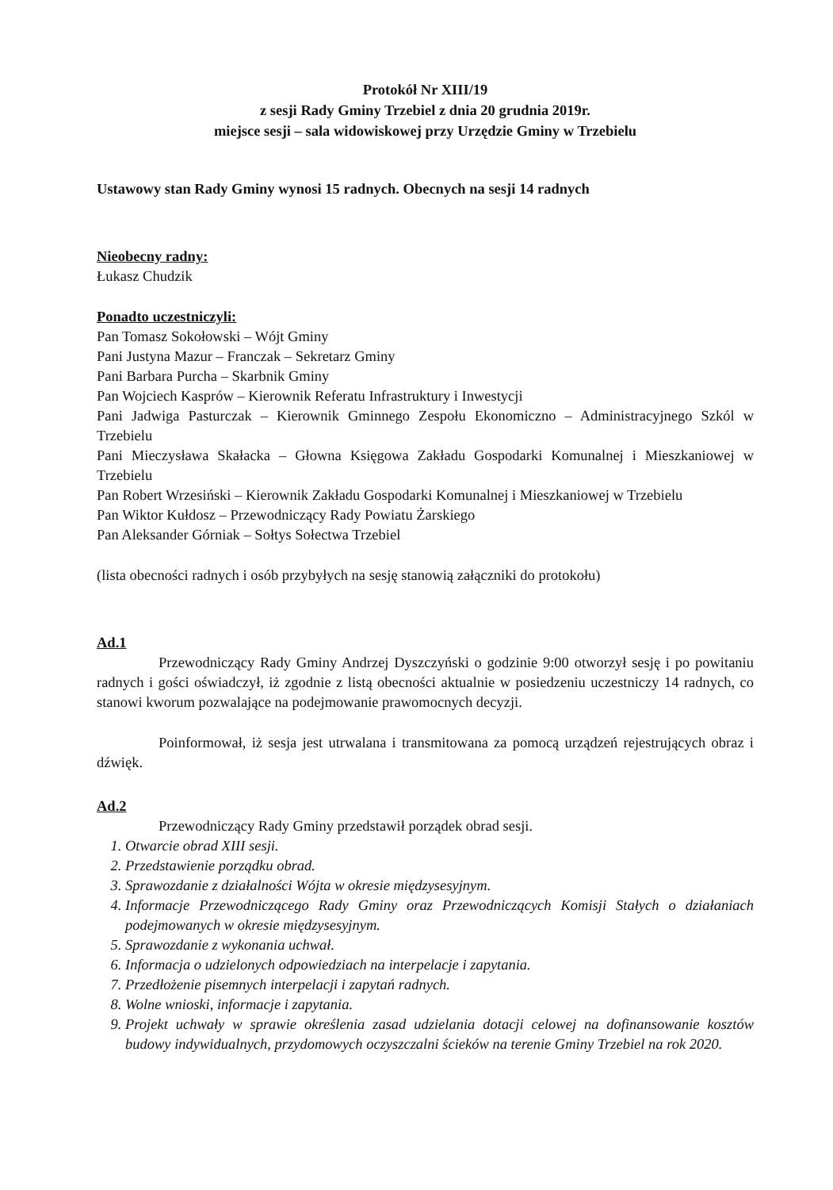Protokół Nr XIII/19
z sesji Rady Gminy Trzebiel z dnia 20 grudnia 2019r.
miejsce sesji – sala widowiskowej przy Urzędzie Gminy w Trzebielu
Ustawowy stan Rady Gminy wynosi 15 radnych. Obecnych na sesji 14 radnych
Nieobecny radny:
Łukasz Chudzik
Ponadto uczestniczyli:
Pan Tomasz Sokołowski – Wójt Gminy
Pani Justyna Mazur – Franczak – Sekretarz Gminy
Pani Barbara Purcha – Skarbnik Gminy
Pan Wojciech Kasprów – Kierownik Referatu Infrastruktury i Inwestycji
Pani Jadwiga Pasturczak – Kierownik Gminnego Zespołu Ekonomiczno – Administracyjnego Szkól w Trzebielu
Pani Mieczysława Skałacka – Głowna Księgowa Zakładu Gospodarki Komunalnej i Mieszkaniowej w Trzebielu
Pan Robert Wrzesiński – Kierownik Zakładu Gospodarki Komunalnej i Mieszkaniowej w Trzebielu
Pan Wiktor Kułdosz – Przewodniczący Rady Powiatu Żarskiego
Pan Aleksander Górniak – Sołtys Sołectwa Trzebiel
(lista obecności radnych i osób przybyłych na sesję stanowią załączniki do protokołu)
Ad.1
Przewodniczący Rady Gminy Andrzej Dyszczyński o godzinie 9:00 otworzył sesję i po powitaniu radnych i gości oświadczył, iż zgodnie z listą obecności aktualnie w posiedzeniu uczestniczy 14 radnych, co stanowi kworum pozwalające na podejmowanie prawomocnych decyzji.
Poinformował, iż sesja jest utrwalana i transmitowana za pomocą urządzeń rejestrujących obraz i dźwięk.
Ad.2
Przewodniczący Rady Gminy przedstawił porządek obrad sesji.
1. Otwarcie obrad XIII sesji.
2. Przedstawienie porządku obrad.
3. Sprawozdanie z działalności Wójta w okresie międzysesyjnym.
4. Informacje Przewodniczącego Rady Gminy oraz Przewodniczących Komisji Stałych o działaniach podejmowanych w okresie międzysesyjnym.
5. Sprawozdanie z wykonania uchwał.
6. Informacja o udzielonych odpowiedziach na interpelacje i zapytania.
7. Przedłożenie pisemnych interpelacji i zapytań radnych.
8. Wolne wnioski, informacje i zapytania.
9. Projekt uchwały w sprawie określenia zasad udzielania dotacji celowej na dofinansowanie kosztów budowy indywidualnych, przydomowych oczyszczalni ścieków na terenie Gminy Trzebiel na rok 2020.